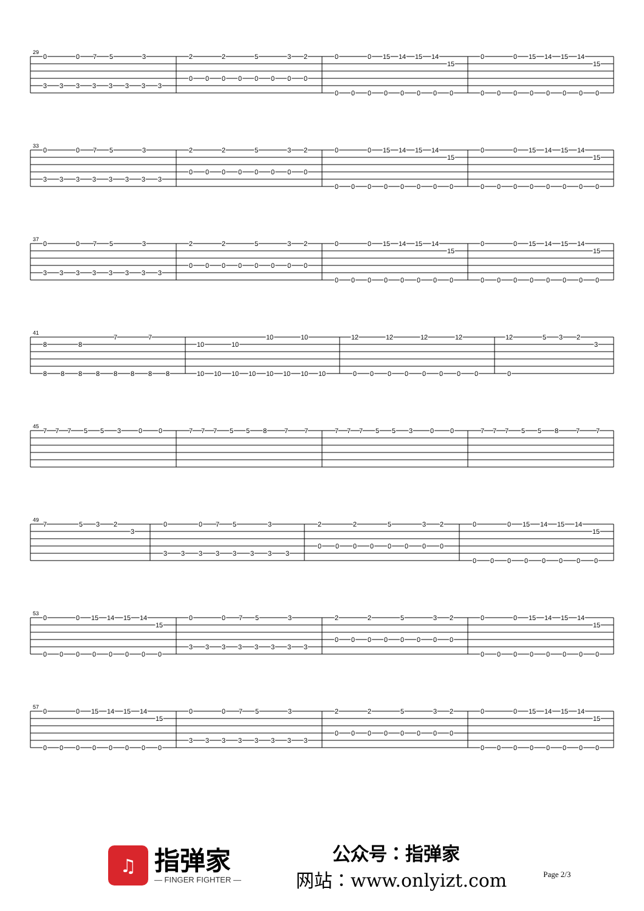29
0
0
7
5
3
3
3
3
3
3
3
3
3
2
2
5
3
2
0
0
0
0
0
0
0
0
0
0
15
14
15
14
15
0
0
0
0
0
0
0
0
0
0
15
14
15
14
15
0
0
0
0
0
0
0
0
33
0
0
7
5
3
3
3
3
3
3
3
3
3
2
2
5
3
2
0
0
0
0
0
0
0
0
0
0
15
14
15
14
15
0
0
0
0
0
0
0
0
0
0
15
14
15
14
15
0
0
0
0
0
0
0
0
37
0
0
7
5
3
3
3
3
3
3
3
3
3
2
2
5
3
2
0
0
0
0
0
0
0
0
0
0
15
14
15
14
15
0
0
0
0
0
0
0
0
0
0
15
14
15
14
15
0
0
0
0
0
0
0
0
41
8
8
7
7
8
8
8
8
8
8
8
8
10
10
10
10
10
10
10
10
10
10
10
10
12
12
12
12
0
0
0
0
0
0
0
0
12
5
3
2
3
0
45
7
7
7
5
5
3
0
0
7
7
7
5
5
8
7
7
7
7
7
5
5
3
0
0
7
7
7
5
5
8
7
7
49
7
5
3
2
3
0
0
7
5
3
3
3
3
3
3
3
3
3
2
2
5
3
2
0
0
0
0
0
0
0
0
0
0
15
14
15
14
15
0
0
0
0
0
0
0
0
53
0
0
15
14
15
14
15
0
0
0
0
0
0
0
0
0
0
7
5
3
3
3
3
3
3
3
3
3
2
2
5
3
2
0
0
0
0
0
0
0
0
0
0
15
14
15
14
15
0
0
0
0
0
0
0
0
57
0
0
15
14
15
14
15
0
0
0
0
0
0
0
0
0
0
7
5
3
3
3
3
3
3
3
3
3
2
2
5
3
2
0
0
0
0
0
0
0
0
0
0
15
14
15
14
15
0
0
0
0
0
0
0
0
♫
指弹家
— FINGER FIGHTER —
公众号：指弹家
网站：www.onlyizt.com
Page 2/3